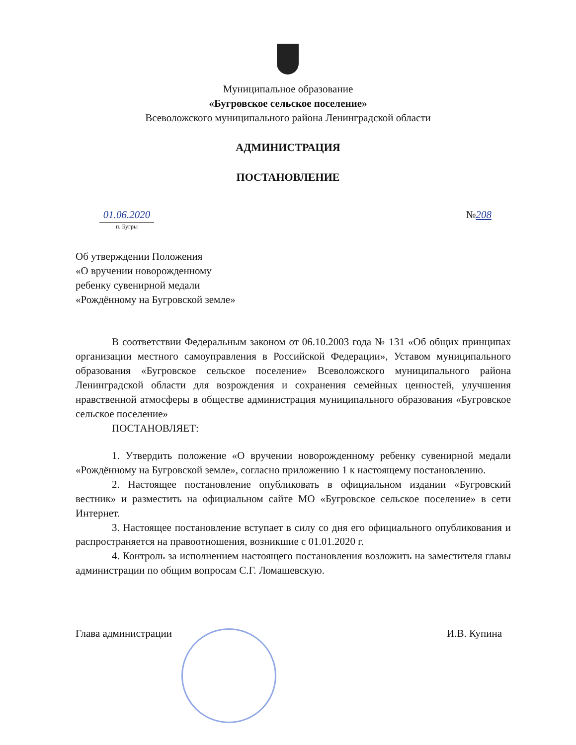Муниципальное образование
«Бугровское сельское поселение»
Всеволожского муниципального района Ленинградской области
АДМИНИСТРАЦИЯ
ПОСТАНОВЛЕНИЕ
01.06.2020
п. Бугры
№208
Об утверждении Положения
«О вручении новорожденному
ребенку сувенирной медали
«Рождённому на Бугровской земле»
В соответствии Федеральным законом от 06.10.2003 года № 131 «Об общих принципах организации местного самоуправления в Российской Федерации», Уставом муниципального образования «Бугровское сельское поселение» Всеволожского муниципального района Ленинградской области для возрождения и сохранения семейных ценностей, улучшения нравственной атмосферы в обществе администрация муниципального образования «Бугровское сельское поселение»
ПОСТАНОВЛЯЕТ:
1. Утвердить положение «О вручении новорожденному ребенку сувенирной медали «Рождённому на Бугровской земле», согласно приложению 1 к настоящему постановлению.
2. Настоящее постановление опубликовать в официальном издании «Бугровский вестник» и разместить на официальном сайте МО «Бугровское сельское поселение» в сети Интернет.
3. Настоящее постановление вступает в силу со дня его официального опубликования и распространяется на правоотношения, возникшие с 01.01.2020 г.
4. Контроль за исполнением настоящего постановления возложить на заместителя главы администрации по общим вопросам С.Г. Ломашевскую.
Глава администрации И.В. Купина